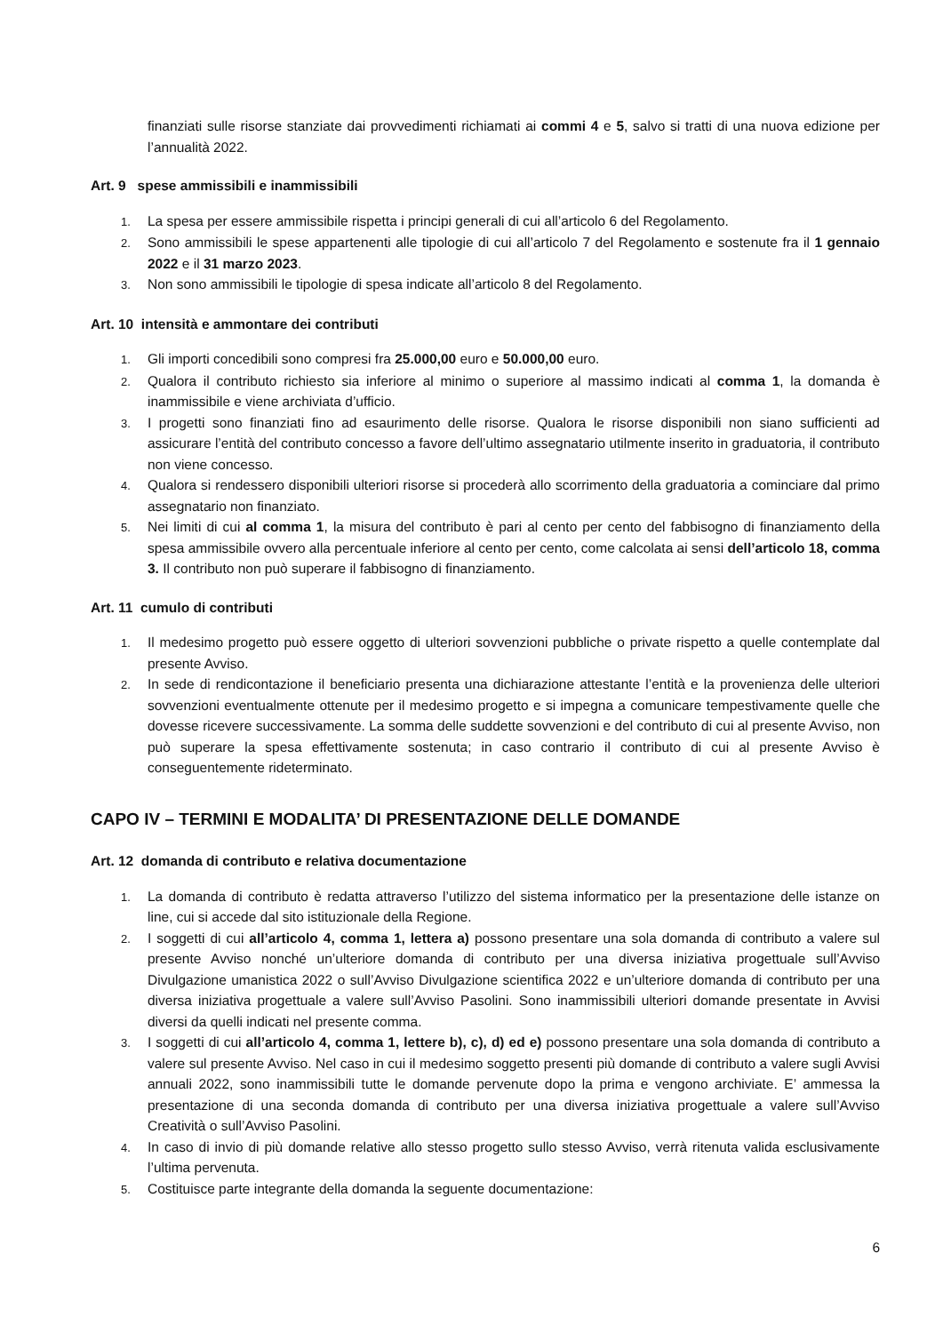finanziati sulle risorse stanziate dai provvedimenti richiamati ai commi 4 e 5, salvo si tratti di una nuova edizione per l’annualità 2022.
Art. 9 spese ammissibili e inammissibili
1.
La spesa per essere ammissibile rispetta i principi generali di cui all’articolo 6 del Regolamento.
2.
Sono ammissibili le spese appartenenti alle tipologie di cui all’articolo 7 del Regolamento e sostenute fra il 1 gennaio 2022 e il 31 marzo 2023.
3.
Non sono ammissibili le tipologie di spesa indicate all’articolo 8 del Regolamento.
Art. 10 intensità e ammontare dei contributi
1.
Gli importi concedibili sono compresi fra 25.000,00 euro e 50.000,00 euro.
2.
Qualora il contributo richiesto sia inferiore al minimo o superiore al massimo indicati al comma 1, la domanda è inammissibile e viene archiviata d’ufficio.
3.
I progetti sono finanziati fino ad esaurimento delle risorse. Qualora le risorse disponibili non siano sufficienti ad assicurare l’entità del contributo concesso a favore dell’ultimo assegnatario utilmente inserito in graduatoria, il contributo non viene concesso.
4.
Qualora si rendessero disponibili ulteriori risorse si procederà allo scorrimento della graduatoria a cominciare dal primo assegnatario non finanziato.
5.
Nei limiti di cui al comma 1, la misura del contributo è pari al cento per cento del fabbisogno di finanziamento della spesa ammissibile ovvero alla percentuale inferiore al cento per cento, come calcolata ai sensi dell’articolo 18, comma 3. Il contributo non può superare il fabbisogno di finanziamento.
Art. 11 cumulo di contributi
1.
Il medesimo progetto può essere oggetto di ulteriori sovvenzioni pubbliche o private rispetto a quelle contemplate dal presente Avviso.
2.
In sede di rendicontazione il beneficiario presenta una dichiarazione attestante l’entità e la provenienza delle ulteriori sovvenzioni eventualmente ottenute per il medesimo progetto e si impegna a comunicare tempestivamente quelle che dovesse ricevere successivamente. La somma delle suddette sovvenzioni e del contributo di cui al presente Avviso, non può superare la spesa effettivamente sostenuta; in caso contrario il contributo di cui al presente Avviso è conseguentemente rideterminato.
CAPO IV – TERMINI E MODALITA’ DI PRESENTAZIONE DELLE DOMANDE
Art. 12 domanda di contributo e relativa documentazione
1.
La domanda di contributo è redatta attraverso l’utilizzo del sistema informatico per la presentazione delle istanze on line, cui si accede dal sito istituzionale della Regione.
2.
I soggetti di cui all’articolo 4, comma 1, lettera a) possono presentare una sola domanda di contributo a valere sul presente Avviso nonché un’ulteriore domanda di contributo per una diversa iniziativa progettuale sull’Avviso Divulgazione umanistica 2022 o sull’Avviso Divulgazione scientifica 2022 e un’ulteriore domanda di contributo per una diversa iniziativa progettuale a valere sull’Avviso Pasolini. Sono inammissibili ulteriori domande presentate in Avvisi diversi da quelli indicati nel presente comma.
3.
I soggetti di cui all’articolo 4, comma 1, lettere b), c), d) ed e) possono presentare una sola domanda di contributo a valere sul presente Avviso. Nel caso in cui il medesimo soggetto presenti più domande di contributo a valere sugli Avvisi annuali 2022, sono inammissibili tutte le domande pervenute dopo la prima e vengono archiviate. E’ ammessa la presentazione di una seconda domanda di contributo per una diversa iniziativa progettuale a valere sull’Avviso Creatività o sull’Avviso Pasolini.
4.
In caso di invio di più domande relative allo stesso progetto sullo stesso Avviso, verrà ritenuta valida esclusivamente l’ultima pervenuta.
5.
Costituisce parte integrante della domanda la seguente documentazione:
6